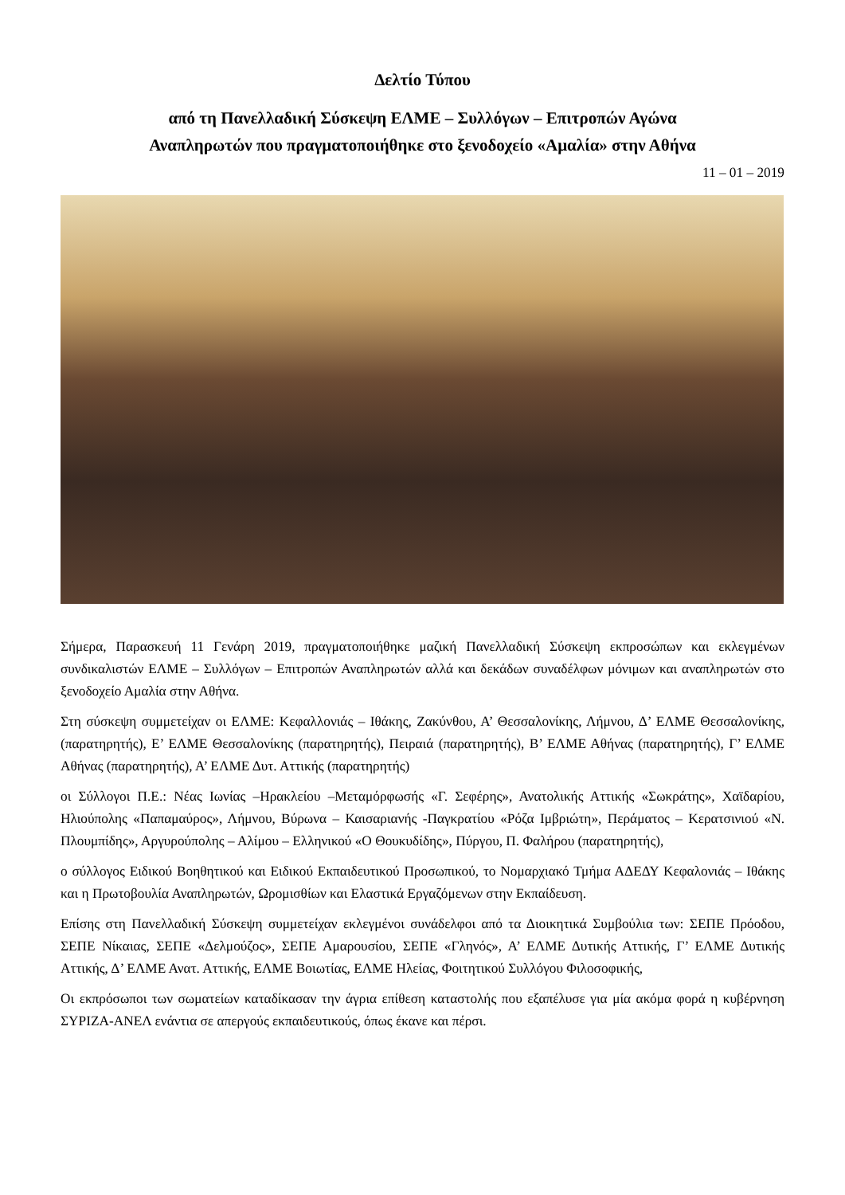Δελτίο Τύπου
από τη Πανελλαδική Σύσκεψη ΕΛΜΕ – Συλλόγων – Επιτροπών Αγώνα
Αναπληρωτών που πραγματοποιήθηκε στο ξενοδοχείο «Αμαλία» στην Αθήνα
11 – 01 – 2019
Σήμερα, Παρασκευή 11 Γενάρη 2019, πραγματοποιήθηκε μαζική Πανελλαδική Σύσκεψη εκπροσώπων και εκλεγμένων συνδικαλιστών ΕΛΜΕ – Συλλόγων – Επιτροπών Αναπληρωτών αλλά και δεκάδων συναδέλφων μόνιμων και αναπληρωτών στο ξενοδοχείο Αμαλία στην Αθήνα.
Στη σύσκεψη συμμετείχαν οι ΕΛΜΕ: Κεφαλλονιάς – Ιθάκης, Ζακύνθου, Α’ Θεσσαλονίκης, Λήμνου, Δ’ ΕΛΜΕ Θεσσαλονίκης, (παρατηρητής), Ε’ ΕΛΜΕ Θεσσαλονίκης (παρατηρητής), Πειραιά (παρατηρητής), Β’ ΕΛΜΕ Αθήνας (παρατηρητής), Γ’ ΕΛΜΕ Αθήνας (παρατηρητής), Α’ ΕΛΜΕ Δυτ. Αττικής (παρατηρητής)
οι Σύλλογοι Π.Ε.: Νέας Ιωνίας –Ηρακλείου –Μεταμόρφωσής «Γ. Σεφέρης», Ανατολικής Αττικής «Σωκράτης», Χαϊδαρίου, Ηλιούπολης «Παπαμαύρος», Λήμνου, Βύρωνα – Καισαριανής -Παγκρατίου «Ρόζα Ιμβριώτη», Περάματος – Κερατσινιού «Ν. Πλουμπίδης», Αργυρούπολης – Αλίμου – Ελληνικού «Ο Θουκυδίδης», Πύργου, Π. Φαλήρου (παρατηρητής),
ο σύλλογος Ειδικού Βοηθητικού και Ειδικού Εκπαιδευτικού Προσωπικού, το Νομαρχιακό Τμήμα ΑΔΕΔΥ Κεφαλονιάς – Ιθάκης και η Πρωτοβουλία Αναπληρωτών, Ωρομισθίων και Ελαστικά Εργαζόμενων στην Εκπαίδευση.
Επίσης στη Πανελλαδική Σύσκεψη συμμετείχαν εκλεγμένοι συνάδελφοι από τα Διοικητικά Συμβούλια των: ΣΕΠΕ Πρόοδου, ΣΕΠΕ Νίκαιας, ΣΕΠΕ «Δελμούζος», ΣΕΠΕ Αμαρουσίου, ΣΕΠΕ «Γληνός», Α’ ΕΛΜΕ Δυτικής Αττικής, Γ’ ΕΛΜΕ Δυτικής Αττικής, Δ’ ΕΛΜΕ Ανατ. Αττικής, ΕΛΜΕ Βοιωτίας, ΕΛΜΕ Ηλείας, Φοιτητικού Συλλόγου Φιλοσοφικής,
Οι εκπρόσωποι των σωματείων καταδίκασαν την άγρια επίθεση καταστολής που εξαπέλυσε για μία ακόμα φορά η κυβέρνηση ΣΥΡΙΖΑ-ΑΝΕΛ ενάντια σε απεργούς εκπαιδευτικούς, όπως έκανε και πέρσι.